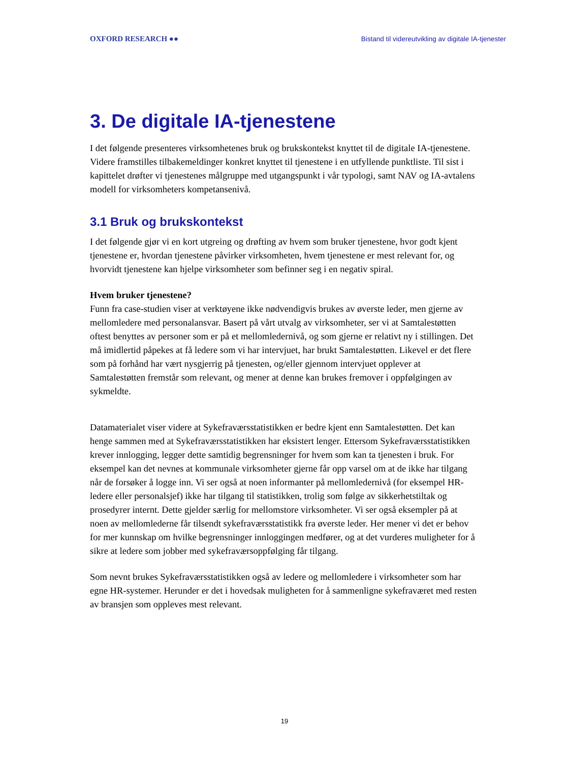OXFORD RESEARCH ●● Bistand til videreutvikling av digitale IA-tjenester
3. De digitale IA-tjenestene
I det følgende presenteres virksomhetenes bruk og brukskontekst knyttet til de digitale IA-tjenestene. Videre framstilles tilbakemeldinger konkret knyttet til tjenestene i en utfyllende punktliste. Til sist i kapittelet drøfter vi tjenestenes målgruppe med utgangspunkt i vår typologi, samt NAV og IA-avtalens modell for virksomheters kompetansenivå.
3.1 Bruk og brukskontekst
I det følgende gjør vi en kort utgreing og drøfting av hvem som bruker tjenestene, hvor godt kjent tjenestene er, hvordan tjenestene påvirker virksomheten, hvem tjenestene er mest relevant for, og hvorvidt tjenestene kan hjelpe virksomheter som befinner seg i en negativ spiral.
Hvem bruker tjenestene?
Funn fra case-studien viser at verktøyene ikke nødvendigvis brukes av øverste leder, men gjerne av mellomledere med personalansvar. Basert på vårt utvalg av virksomheter, ser vi at Samtalestøtten oftest benyttes av personer som er på et mellomledernivå, og som gjerne er relativt ny i stillingen. Det må imidlertid påpekes at få ledere som vi har intervjuet, har brukt Samtalestøtten. Likevel er det flere som på forhånd har vært nysgjerrig på tjenesten, og/eller gjennom intervjuet opplever at Samtalestøtten fremstår som relevant, og mener at denne kan brukes fremover i oppfølgingen av sykmeldte.
Datamaterialet viser videre at Sykefraværsstatistikken er bedre kjent enn Samtalestøtten. Det kan henge sammen med at Sykefraværsstatistikken har eksistert lenger. Ettersom Sykefraværsstatistikken krever innlogging, legger dette samtidig begrensninger for hvem som kan ta tjenesten i bruk. For eksempel kan det nevnes at kommunale virksomheter gjerne får opp varsel om at de ikke har tilgang når de forsøker å logge inn. Vi ser også at noen informanter på mellomledernivå (for eksempel HR-ledere eller personalsjef) ikke har tilgang til statistikken, trolig som følge av sikkerhetstiltak og prosedyrer internt. Dette gjelder særlig for mellomstore virksomheter. Vi ser også eksempler på at noen av mellomlederne får tilsendt sykefraværsstatistikk fra øverste leder. Her mener vi det er behov for mer kunnskap om hvilke begrensninger innloggingen medfører, og at det vurderes muligheter for å sikre at ledere som jobber med sykefraværsoppfølging får tilgang.
Som nevnt brukes Sykefraværsstatistikken også av ledere og mellomledere i virksomheter som har egne HR-systemer. Herunder er det i hovedsak muligheten for å sammenligne sykefraværet med resten av bransjen som oppleves mest relevant.
19